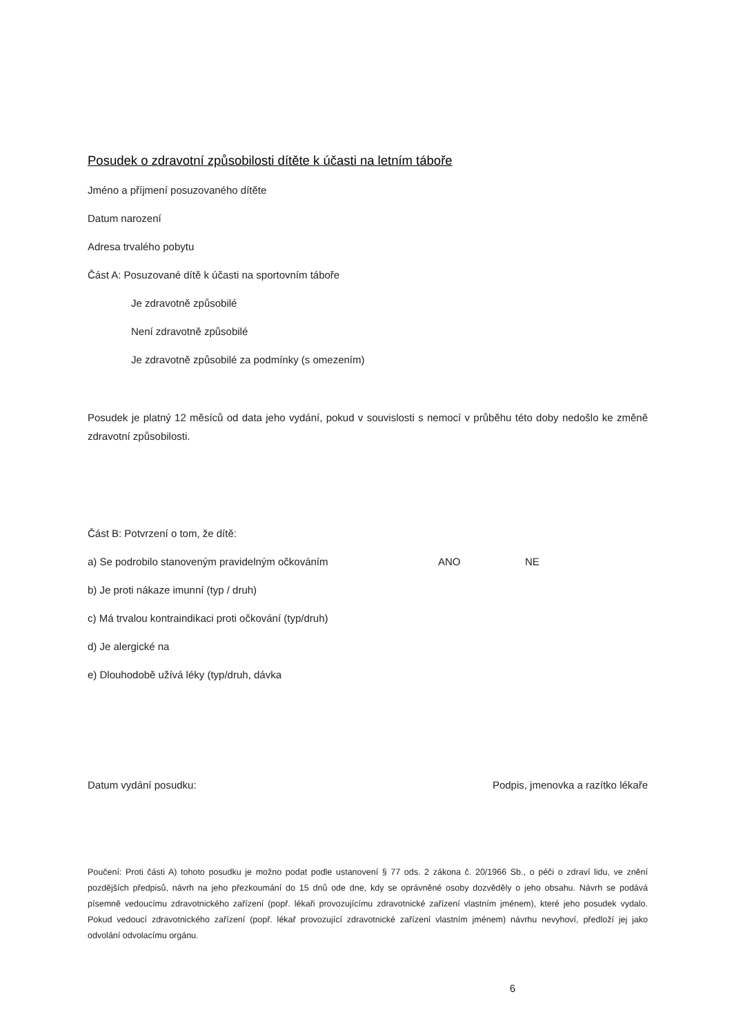Posudek o zdravotní způsobilosti dítěte k účasti na letním táboře
Jméno a příjmení posuzovaného dítěte
Datum narození
Adresa trvalého pobytu
Část A: Posuzované dítě k účasti na sportovním táboře
Je zdravotně způsobilé
Není zdravotně způsobilé
Je zdravotně způsobilé za podmínky (s omezením)
Posudek je platný 12 měsíců od data jeho vydání, pokud v souvislosti s nemocí v průběhu této doby nedošlo ke změně zdravotní způsobilosti.
Část B: Potvrzení o tom, že dítě:
a) Se podrobilo stanoveným pravidelným očkováním ANO NE
b) Je proti nákaze imunní (typ / druh)
c) Má trvalou kontraindikaci proti očkování (typ/druh)
d) Je alergické na
e) Dlouhodobě užívá léky (typ/druh, dávka
Datum vydání posudku: Podpis, jmenovka a razítko lékaře
Poučení: Proti části A) tohoto posudku je možno podat podle ustanovení § 77 ods. 2 zákona č. 20/1966 Sb., o péči o zdraví lidu, ve znění pozdějších předpisů, návrh na jeho přezkoumání do 15 dnů ode dne, kdy se oprávněné osoby dozvěděly o jeho obsahu. Návrh se podává písemně vedoucímu zdravotnického zařízení (popř. lékaři provozujícímu zdravotnické zařízení vlastním jménem), které jeho posudek vydalo. Pokud vedoucí zdravotnického zařízení (popř. lékař provozující zdravotnické zařízení vlastním jménem) návrhu nevyhoví, předloží jej jako odvolání odvolacímu orgánu.
6